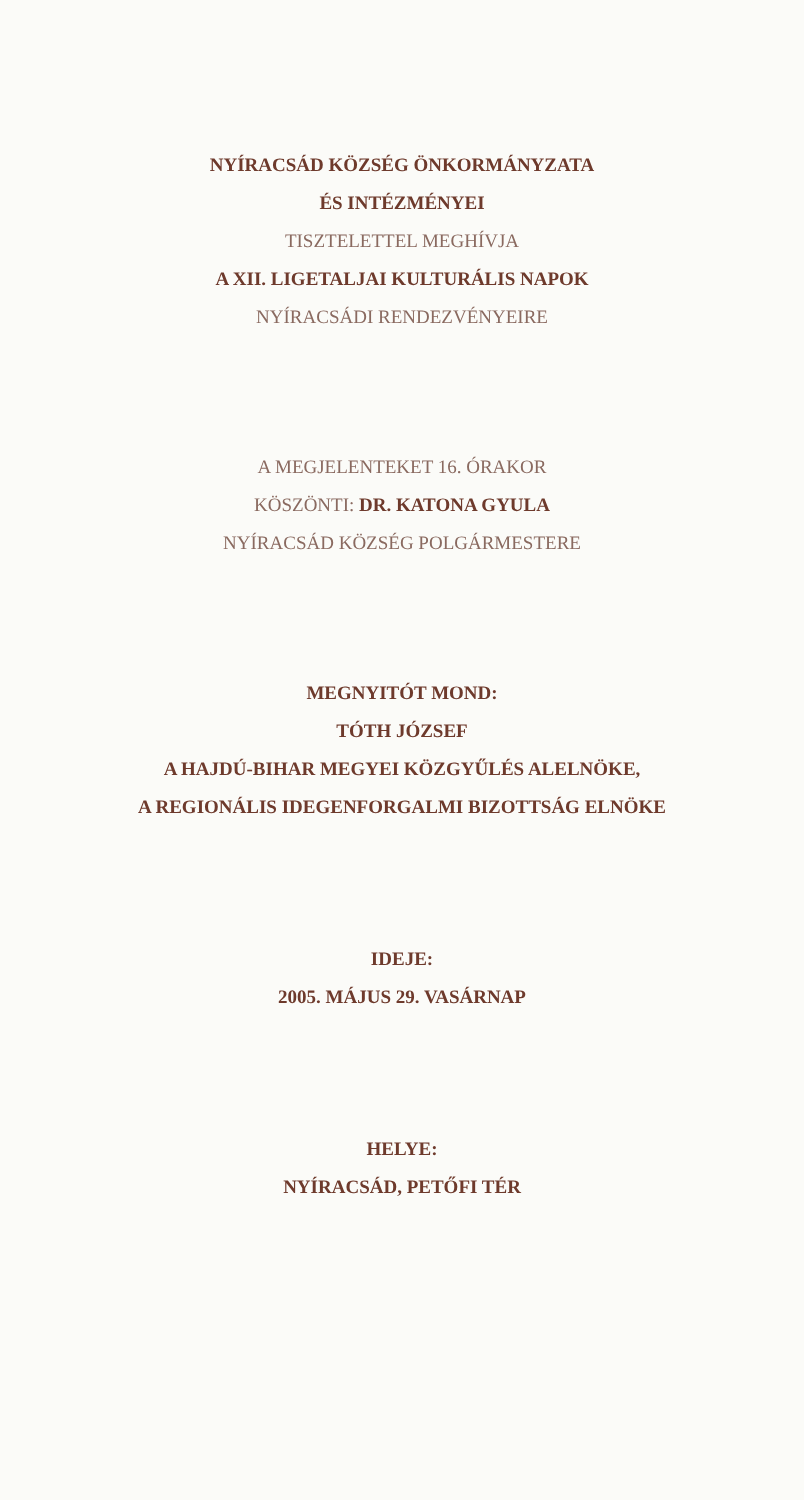NYÍRACSÁD KÖZSÉG ÖNKORMÁNYZATA
ÉS INTÉZMÉNYEI
TISZTELETTEL MEGHÍVJA
A XII. LIGETALJAI KULTURÁLIS NAPOK
NYÍRACSÁDI RENDEZVÉNYEIRE
A MEGJELENTEKET 16. ÓRAKOR
KÖSZÖNTI: DR. KATONA GYULA
NYÍRACSÁD KÖZSÉG POLGÁRMESTERE
MEGNYITÓT MOND:
TÓTH JÓZSEF
A HAJDÚ-BIHAR MEGYEI KÖZGYŰLÉS ALELNÖKE,
A REGIONÁLIS IDEGENFORGALMI BIZOTTSÁG ELNÖKE
IDEJE:
2005. MÁJUS 29. VASÁRNAP
HELYE:
NYÍRACSÁD, PETŐFI TÉR